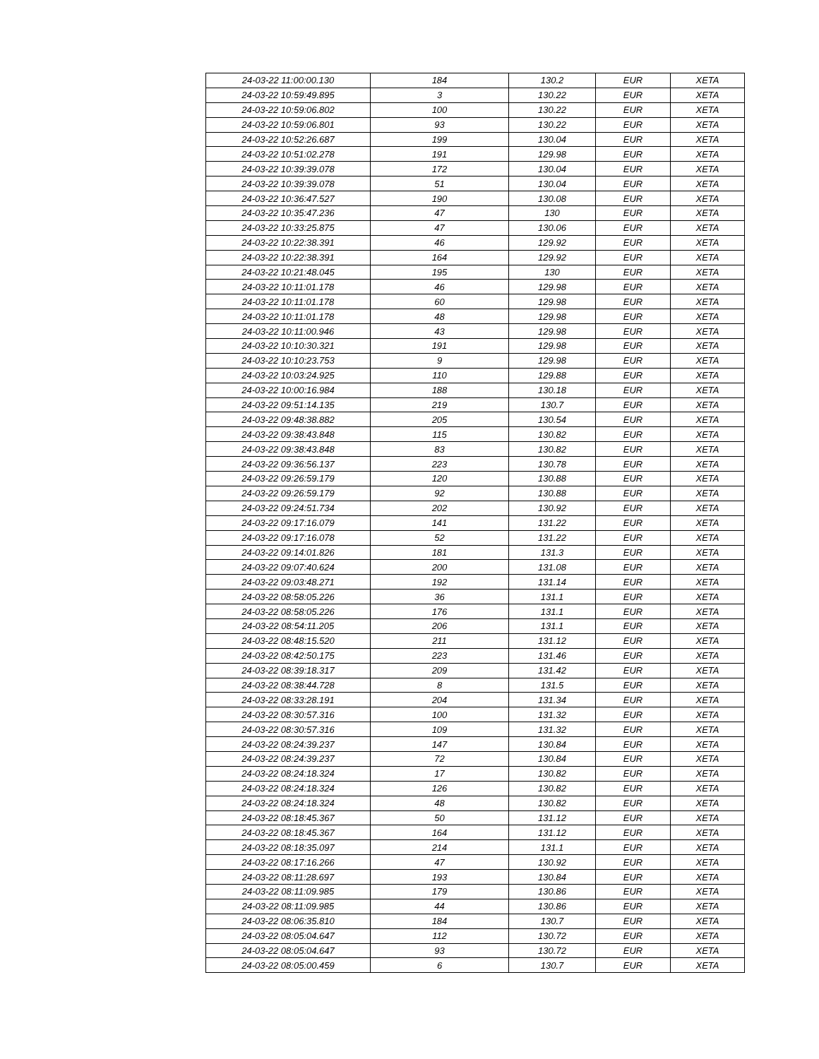| 24-03-22 11:00:00.130 | 184 | 130.2 | EUR | XETA |
| 24-03-22 10:59:49.895 | 3 | 130.22 | EUR | XETA |
| 24-03-22 10:59:06.802 | 100 | 130.22 | EUR | XETA |
| 24-03-22 10:59:06.801 | 93 | 130.22 | EUR | XETA |
| 24-03-22 10:52:26.687 | 199 | 130.04 | EUR | XETA |
| 24-03-22 10:51:02.278 | 191 | 129.98 | EUR | XETA |
| 24-03-22 10:39:39.078 | 172 | 130.04 | EUR | XETA |
| 24-03-22 10:39:39.078 | 51 | 130.04 | EUR | XETA |
| 24-03-22 10:36:47.527 | 190 | 130.08 | EUR | XETA |
| 24-03-22 10:35:47.236 | 47 | 130 | EUR | XETA |
| 24-03-22 10:33:25.875 | 47 | 130.06 | EUR | XETA |
| 24-03-22 10:22:38.391 | 46 | 129.92 | EUR | XETA |
| 24-03-22 10:22:38.391 | 164 | 129.92 | EUR | XETA |
| 24-03-22 10:21:48.045 | 195 | 130 | EUR | XETA |
| 24-03-22 10:11:01.178 | 46 | 129.98 | EUR | XETA |
| 24-03-22 10:11:01.178 | 60 | 129.98 | EUR | XETA |
| 24-03-22 10:11:01.178 | 48 | 129.98 | EUR | XETA |
| 24-03-22 10:11:00.946 | 43 | 129.98 | EUR | XETA |
| 24-03-22 10:10:30.321 | 191 | 129.98 | EUR | XETA |
| 24-03-22 10:10:23.753 | 9 | 129.98 | EUR | XETA |
| 24-03-22 10:03:24.925 | 110 | 129.88 | EUR | XETA |
| 24-03-22 10:00:16.984 | 188 | 130.18 | EUR | XETA |
| 24-03-22 09:51:14.135 | 219 | 130.7 | EUR | XETA |
| 24-03-22 09:48:38.882 | 205 | 130.54 | EUR | XETA |
| 24-03-22 09:38:43.848 | 115 | 130.82 | EUR | XETA |
| 24-03-22 09:38:43.848 | 83 | 130.82 | EUR | XETA |
| 24-03-22 09:36:56.137 | 223 | 130.78 | EUR | XETA |
| 24-03-22 09:26:59.179 | 120 | 130.88 | EUR | XETA |
| 24-03-22 09:26:59.179 | 92 | 130.88 | EUR | XETA |
| 24-03-22 09:24:51.734 | 202 | 130.92 | EUR | XETA |
| 24-03-22 09:17:16.079 | 141 | 131.22 | EUR | XETA |
| 24-03-22 09:17:16.078 | 52 | 131.22 | EUR | XETA |
| 24-03-22 09:14:01.826 | 181 | 131.3 | EUR | XETA |
| 24-03-22 09:07:40.624 | 200 | 131.08 | EUR | XETA |
| 24-03-22 09:03:48.271 | 192 | 131.14 | EUR | XETA |
| 24-03-22 08:58:05.226 | 36 | 131.1 | EUR | XETA |
| 24-03-22 08:58:05.226 | 176 | 131.1 | EUR | XETA |
| 24-03-22 08:54:11.205 | 206 | 131.1 | EUR | XETA |
| 24-03-22 08:48:15.520 | 211 | 131.12 | EUR | XETA |
| 24-03-22 08:42:50.175 | 223 | 131.46 | EUR | XETA |
| 24-03-22 08:39:18.317 | 209 | 131.42 | EUR | XETA |
| 24-03-22 08:38:44.728 | 8 | 131.5 | EUR | XETA |
| 24-03-22 08:33:28.191 | 204 | 131.34 | EUR | XETA |
| 24-03-22 08:30:57.316 | 100 | 131.32 | EUR | XETA |
| 24-03-22 08:30:57.316 | 109 | 131.32 | EUR | XETA |
| 24-03-22 08:24:39.237 | 147 | 130.84 | EUR | XETA |
| 24-03-22 08:24:39.237 | 72 | 130.84 | EUR | XETA |
| 24-03-22 08:24:18.324 | 17 | 130.82 | EUR | XETA |
| 24-03-22 08:24:18.324 | 126 | 130.82 | EUR | XETA |
| 24-03-22 08:24:18.324 | 48 | 130.82 | EUR | XETA |
| 24-03-22 08:18:45.367 | 50 | 131.12 | EUR | XETA |
| 24-03-22 08:18:45.367 | 164 | 131.12 | EUR | XETA |
| 24-03-22 08:18:35.097 | 214 | 131.1 | EUR | XETA |
| 24-03-22 08:17:16.266 | 47 | 130.92 | EUR | XETA |
| 24-03-22 08:11:28.697 | 193 | 130.84 | EUR | XETA |
| 24-03-22 08:11:09.985 | 179 | 130.86 | EUR | XETA |
| 24-03-22 08:11:09.985 | 44 | 130.86 | EUR | XETA |
| 24-03-22 08:06:35.810 | 184 | 130.7 | EUR | XETA |
| 24-03-22 08:05:04.647 | 112 | 130.72 | EUR | XETA |
| 24-03-22 08:05:04.647 | 93 | 130.72 | EUR | XETA |
| 24-03-22 08:05:00.459 | 6 | 130.7 | EUR | XETA |